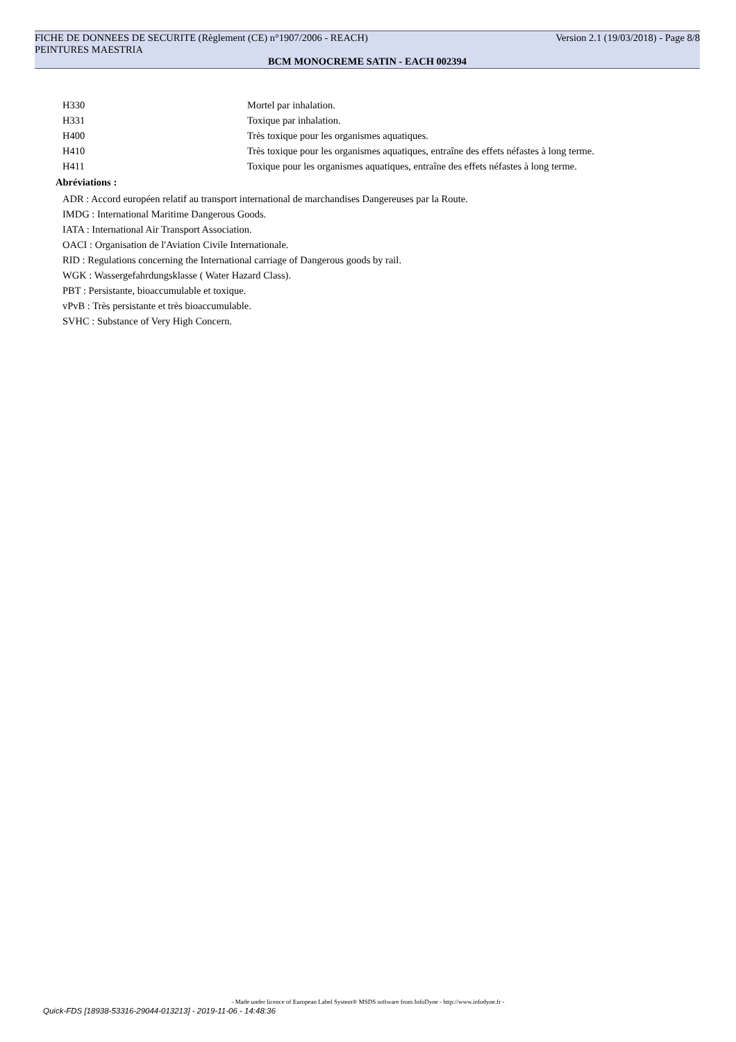FICHE DE DONNEES DE SECURITE (Règlement (CE) n°1907/2006 - REACH) Version 2.1 (19/03/2018) - Page 8/8
PEINTURES MAESTRIA
BCM MONOCREME SATIN - EACH 002394
| H330 | Mortel par inhalation. |
| H331 | Toxique par inhalation. |
| H400 | Très toxique pour les organismes aquatiques. |
| H410 | Très toxique pour les organismes aquatiques, entraîne des effets néfastes à long terme. |
| H411 | Toxique pour les organismes aquatiques, entraîne des effets néfastes à long terme. |
Abréviations :
ADR : Accord européen relatif au transport international de marchandises Dangereuses par la Route.
IMDG : International Maritime Dangerous Goods.
IATA : International Air Transport Association.
OACI : Organisation de l'Aviation Civile Internationale.
RID : Regulations concerning the International carriage of Dangerous goods by rail.
WGK : Wassergefahrdungsklasse ( Water Hazard Class).
PBT : Persistante, bioaccumulable et toxique.
vPvB : Très persistante et très bioaccumulable.
SVHC : Substance of Very High Concern.
- Made under licence of European Label System® MSDS software from InfoDyne - http://www.infodyne.fr -
Quick-FDS [18938-53316-29044-013213] - 2019-11-06 - 14:48:36